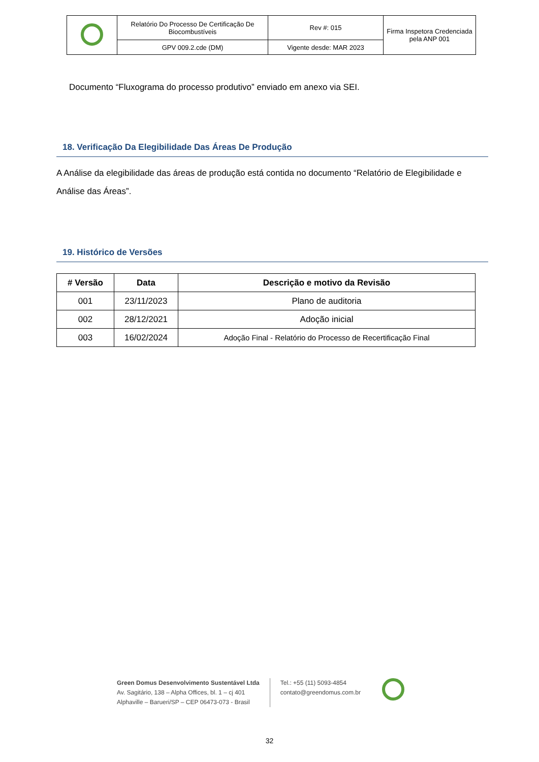| | Relatório Do Processo De Certificação De Biocombustíveis | Rev #: 015 | Firma Inspetora Credenciada pela ANP 001 |
| | GPV 009.2.cde (DM) | Vigente desde: MAR 2023 | |
Documento “Fluxograma do processo produtivo” enviado em anexo via SEI.
18. Verificação Da Elegibilidade Das Áreas De Produção
A Análise da elegibilidade das áreas de produção está contida no documento “Relatório de Elegibilidade e Análise das Áreas”.
19. Histórico de Versões
| # Versão | Data | Descrição e motivo da Revisão |
| --- | --- | --- |
| 001 | 23/11/2023 | Plano de auditoria |
| 002 | 28/12/2021 | Adoção inicial |
| 003 | 16/02/2024 | Adoção Final - Relatório do Processo de Recertificação Final |
Green Domus Desenvolvimento Sustentável Ltda
Av. Sagitário, 138 – Alpha Offices, bl. 1 – cj 401
Alphaville – Barueri/SP – CEP 06473-073 - Brasil
Tel.: +55 (11) 5093-4854
contato@greendomus.com.br
32